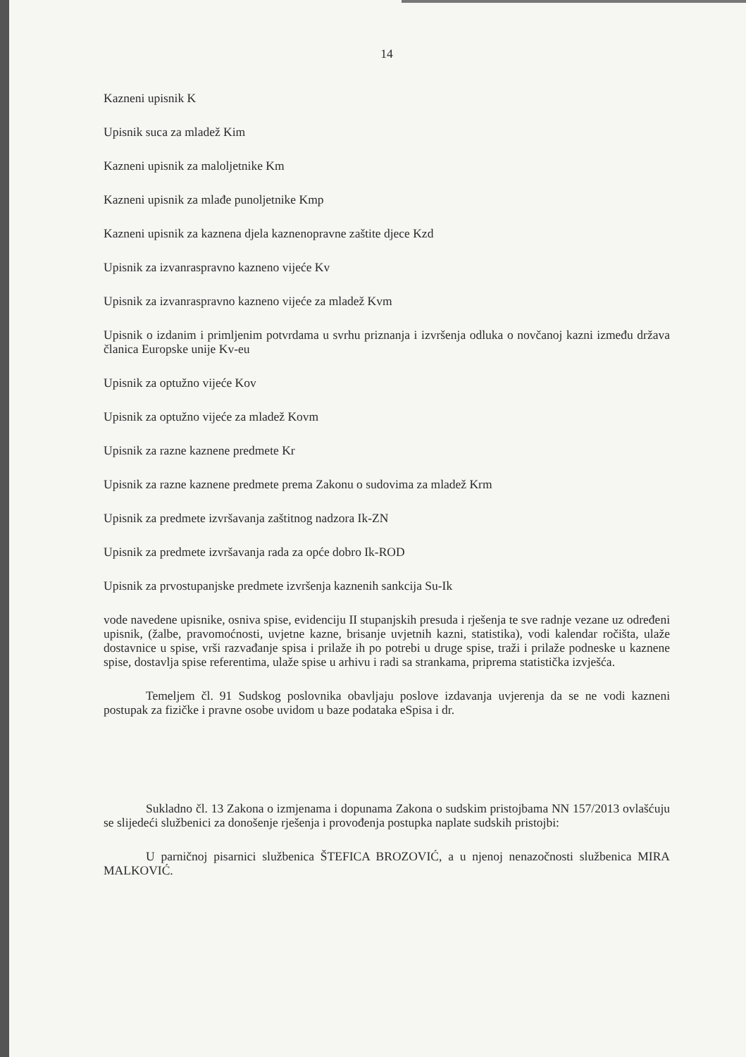14
Kazneni upisnik K
Upisnik suca za mladež Kim
Kazneni upisnik za maloljetnike Km
Kazneni upisnik za mlađe punoljetnike Kmp
Kazneni upisnik za kaznena djela kaznenopravne zaštite djece Kzd
Upisnik za izvanraspravno kazneno vijeće Kv
Upisnik za izvanraspravno kazneno vijeće za mladež Kvm
Upisnik o izdanim i primljenim potvrdama u svrhu priznanja i izvršenja odluka o novčanoj kazni između država članica Europske unije Kv-eu
Upisnik za optužno vijeće Kov
Upisnik za optužno vijeće za mladež Kovm
Upisnik za razne kaznene predmete Kr
Upisnik za razne kaznene predmete prema Zakonu o sudovima za mladež Krm
Upisnik za predmete izvršavanja zaštitnog nadzora Ik-ZN
Upisnik za predmete izvršavanja rada za opće dobro Ik-ROD
Upisnik za prvostupanjske predmete izvršenja kaznenih sankcija Su-Ik
vode navedene upisnike, osniva spise, evidenciju II stupanjskih presuda i rješenja te sve radnje vezane uz određeni upisnik, (žalbe, pravomoćnosti, uvjetne kazne, brisanje uvjetnih kazni, statistika), vodi kalendar ročišta, ulaže dostavnice u spise, vrši razvađanje spisa i prilaže ih po potrebi u druge spise, traži i prilaže podneske u kaznene spise, dostavlja spise referentima, ulaže spise u arhivu i radi sa strankama, priprema statistička izvješća.
Temeljem čl. 91 Sudskog poslovnika obavljaju poslove izdavanja uvjerenja da se ne vodi kazneni postupak za fizičke i pravne osobe uvidom u baze podataka eSpisa i dr.
Sukladno čl. 13 Zakona o izmjenama i dopunama Zakona o sudskim pristojbama NN 157/2013 ovlašćuju se slijedeći službenici za donošenje rješenja i provođenja postupka naplate sudskih pristojbi:
U parničnoj pisarnici službenica ŠTEFICA BROZOVIĆ, a u njenoj nenazočnosti službenica MIRA MALKOVIĆ.